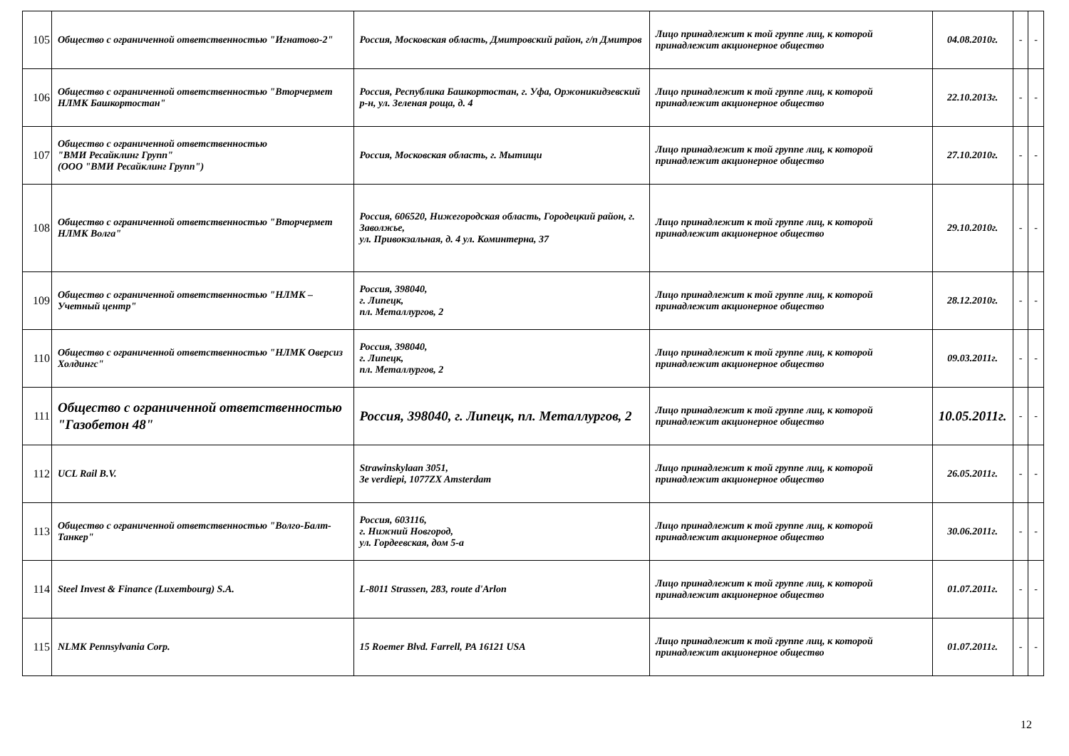| 105 | Общество с ограниченной ответственностью "Игнатово-2" | Россия, Московская область, Дмитровский район, г/п Дмитров | Лицо принадлежит к той группе лиц, к которой принадлежит акционерное общество | 04.08.2010г. | - | - |
| 106 | Общество с ограниченной ответственностью "Вторчермет НЛМК Башкортостан" | Россия, Республика Башкортостан, г. Уфа, Оржоникидзевский р-н, ул. Зеленая роща, д. 4 | Лицо принадлежит к той группе лиц, к которой принадлежит акционерное общество | 22.10.2013г. | - | - |
| 107 | Общество с ограниченной ответственностью "ВМИ Ресайклинг Групп" (ООО "ВМИ Ресайклинг Групп") | Россия, Московская область, г. Мытищи | Лицо принадлежит к той группе лиц, к которой принадлежит акционерное общество | 27.10.2010г. | - | - |
| 108 | Общество с ограниченной ответственностью "Вторчермет НЛМК Волга" | Россия, 606520, Нижегородская область, Городецкий район, г. Заволжье, ул. Привокзальная, д. 4 ул. Коминтерна, 37 | Лицо принадлежит к той группе лиц, к которой принадлежит акционерное общество | 29.10.2010г. | - | - |
| 109 | Общество с ограниченной ответственностью "НЛМК – Учетный центр" | Россия, 398040, г. Липецк, пл. Металлургов, 2 | Лицо принадлежит к той группе лиц, к которой принадлежит акционерное общество | 28.12.2010г. | - | - |
| 110 | Общество с ограниченной ответственностью "НЛМК Оверсиз Холдингс" | Россия, 398040, г. Липецк, пл. Металлургов, 2 | Лицо принадлежит к той группе лиц, к которой принадлежит акционерное общество | 09.03.2011г. | - | - |
| 111 | Общество с ограниченной ответственностью "Газобетон 48" | Россия, 398040, г. Липецк, пл. Металлургов, 2 | Лицо принадлежит к той группе лиц, к которой принадлежит акционерное общество | 10.05.2011г. | - | - |
| 112 | UCL Rail B.V. | Strawinskylaan 3051, 3e verdiepi, 1077ZX Amsterdam | Лицо принадлежит к той группе лиц, к которой принадлежит акционерное общество | 26.05.2011г. | - | - |
| 113 | Общество с ограниченной ответственностью "Волго-Балт-Танкер" | Россия, 603116, г. Нижний Новгород, ул. Гордеевская, дом 5-а | Лицо принадлежит к той группе лиц, к которой принадлежит акционерное общество | 30.06.2011г. | - | - |
| 114 | Steel Invest & Finance (Luxembourg) S.A. | L-8011 Strassen, 283, route d'Arlon | Лицо принадлежит к той группе лиц, к которой принадлежит акционерное общество | 01.07.2011г. | - | - |
| 115 | NLMK Pennsylvania Corp. | 15 Roemer Blvd. Farrell, PA 16121 USA | Лицо принадлежит к той группе лиц, к которой принадлежит акционерное общество | 01.07.2011г. | - | - |
12